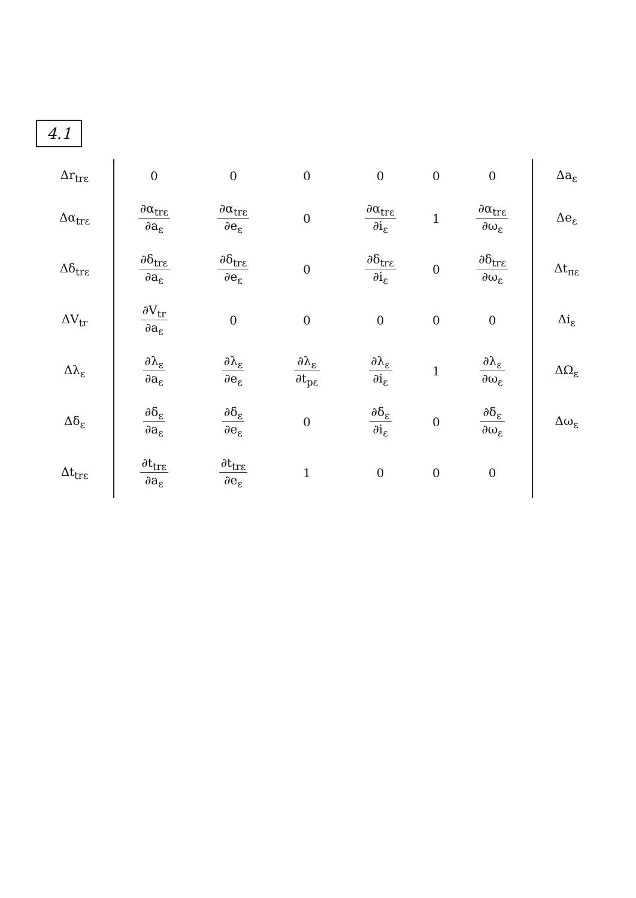4.1
| Δr<sub>trε</sub> | 0 | 0 | 0 | 0 | 0 | 0 | Δa<sub>ε</sub> |
| Δα<sub>trε</sub> | ∂α<sub>trε</sub> ∂a<sub>ε</sub> | ∂α<sub>trε</sub> ∂e<sub>ε</sub> | 0 | ∂α<sub>trε</sub> ∂i<sub>ε</sub> | 1 | ∂α<sub>trε</sub> ∂ω<sub>ε</sub> | Δe<sub>ε</sub> |
| Δδ<sub>trε</sub> | ∂δ<sub>trε</sub> ∂a<sub>ε</sub> | ∂δ<sub>trε</sub> ∂e<sub>ε</sub> | 0 | ∂δ<sub>trε</sub> ∂i<sub>ε</sub> | 0 | ∂δ<sub>trε</sub> ∂ω<sub>ε</sub> | Δt<sub>πε</sub> |
| ΔV<sub>tr</sub> | ∂V<sub>tr</sub> ∂a<sub>ε</sub> | 0 | 0 | 0 | 0 | 0 | Δi<sub>ε</sub> |
| Δλ<sub>ε</sub> | ∂λ<sub>ε</sub> ∂a<sub>ε</sub> | ∂λ<sub>ε</sub> ∂e<sub>ε</sub> | ∂λ<sub>ε</sub> ∂t<sub>pε</sub> | ∂λ<sub>ε</sub> ∂i<sub>ε</sub> | 1 | ∂λ<sub>ε</sub> ∂ω<sub>ε</sub> | ΔΩ<sub>ε</sub> |
| Δδ<sub>ε</sub> | ∂δ<sub>ε</sub> ∂a<sub>ε</sub> | ∂δ<sub>ε</sub> ∂e<sub>ε</sub> | 0 | ∂δ<sub>ε</sub> ∂i<sub>ε</sub> | 0 | ∂δ<sub>ε</sub> ∂ω<sub>ε</sub> | Δω<sub>ε</sub> |
| Δt<sub>trε</sub> | ∂t<sub>trε</sub> ∂a<sub>ε</sub> | ∂t<sub>trε</sub> ∂e<sub>ε</sub> | 1 | 0 | 0 | 0 | |